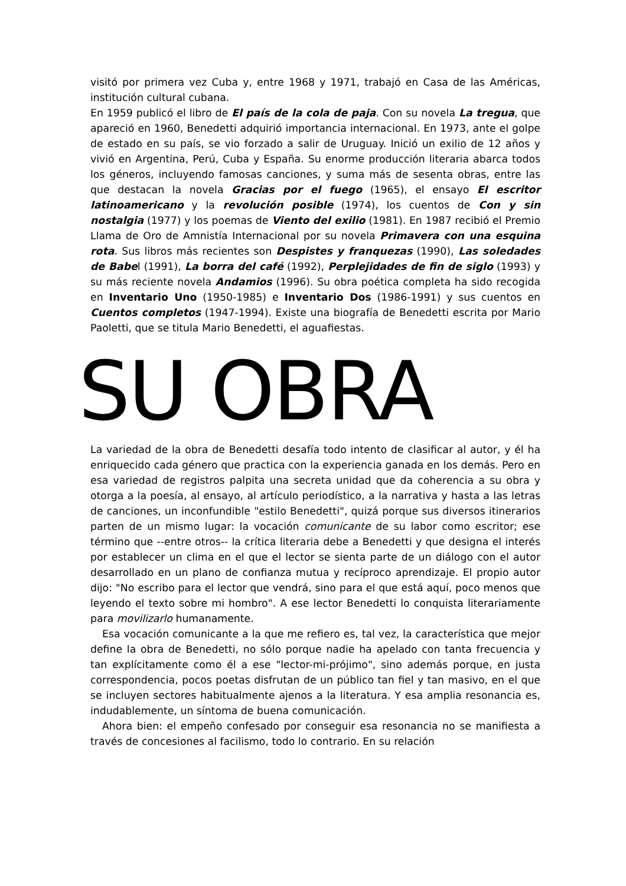visitó por primera vez Cuba y, entre 1968 y 1971, trabajó en Casa de las Américas, institución cultural cubana.
En 1959 publicó el libro de El país de la cola de paja. Con su novela La tregua, que apareció en 1960, Benedetti adquirió importancia internacional. En 1973, ante el golpe de estado en su país, se vio forzado a salir de Uruguay. Inició un exilio de 12 años y vivió en Argentina, Perú, Cuba y España. Su enorme producción literaria abarca todos los géneros, incluyendo famosas canciones, y suma más de sesenta obras, entre las que destacan la novela Gracias por el fuego (1965), el ensayo El escritor latinoamericano y la revolución posible (1974), los cuentos de Con y sin nostalgia (1977) y los poemas de Viento del exilio (1981). En 1987 recibió el Premio Llama de Oro de Amnistía Internacional por su novela Primavera con una esquina rota. Sus libros más recientes son Despistes y franquezas (1990), Las soledades de Babel (1991), La borra del café (1992), Perplejidades de fin de siglo (1993) y su más reciente novela Andamios (1996). Su obra poética completa ha sido recogida en Inventario Uno (1950-1985) e Inventario Dos (1986-1991) y sus cuentos en Cuentos completos (1947-1994). Existe una biografía de Benedetti escrita por Mario Paoletti, que se titula Mario Benedetti, el aguafiestas.
SU OBRA
La variedad de la obra de Benedetti desafía todo intento de clasificar al autor, y él ha enriquecido cada género que practica con la experiencia ganada en los demás. Pero en esa variedad de registros palpita una secreta unidad que da coherencia a su obra y otorga a la poesía, al ensayo, al artículo periodístico, a la narrativa y hasta a las letras de canciones, un inconfundible "estilo Benedetti", quizá porque sus diversos itinerarios parten de un mismo lugar: la vocación comunicante de su labor como escritor; ese término que --entre otros-- la crítica literaria debe a Benedetti y que designa el interés por establecer un clima en el que el lector se sienta parte de un diálogo con el autor desarrollado en un plano de confianza mutua y recíproco aprendizaje. El propio autor dijo: "No escribo para el lector que vendrá, sino para el que está aquí, poco menos que leyendo el texto sobre mi hombro". A ese lector Benedetti lo conquista literariamente para movilizarlo humanamente.
Esa vocación comunicante a la que me refiero es, tal vez, la característica que mejor define la obra de Benedetti, no sólo porque nadie ha apelado con tanta frecuencia y tan explícitamente como él a ese "lector-mi-prójimo", sino además porque, en justa correspondencia, pocos poetas disfrutan de un público tan fiel y tan masivo, en el que se incluyen sectores habitualmente ajenos a la literatura. Y esa amplia resonancia es, indudablemente, un síntoma de buena comunicación.
Ahora bien: el empeño confesado por conseguir esa resonancia no se manifiesta a través de concesiones al facilismo, todo lo contrario. En su relación